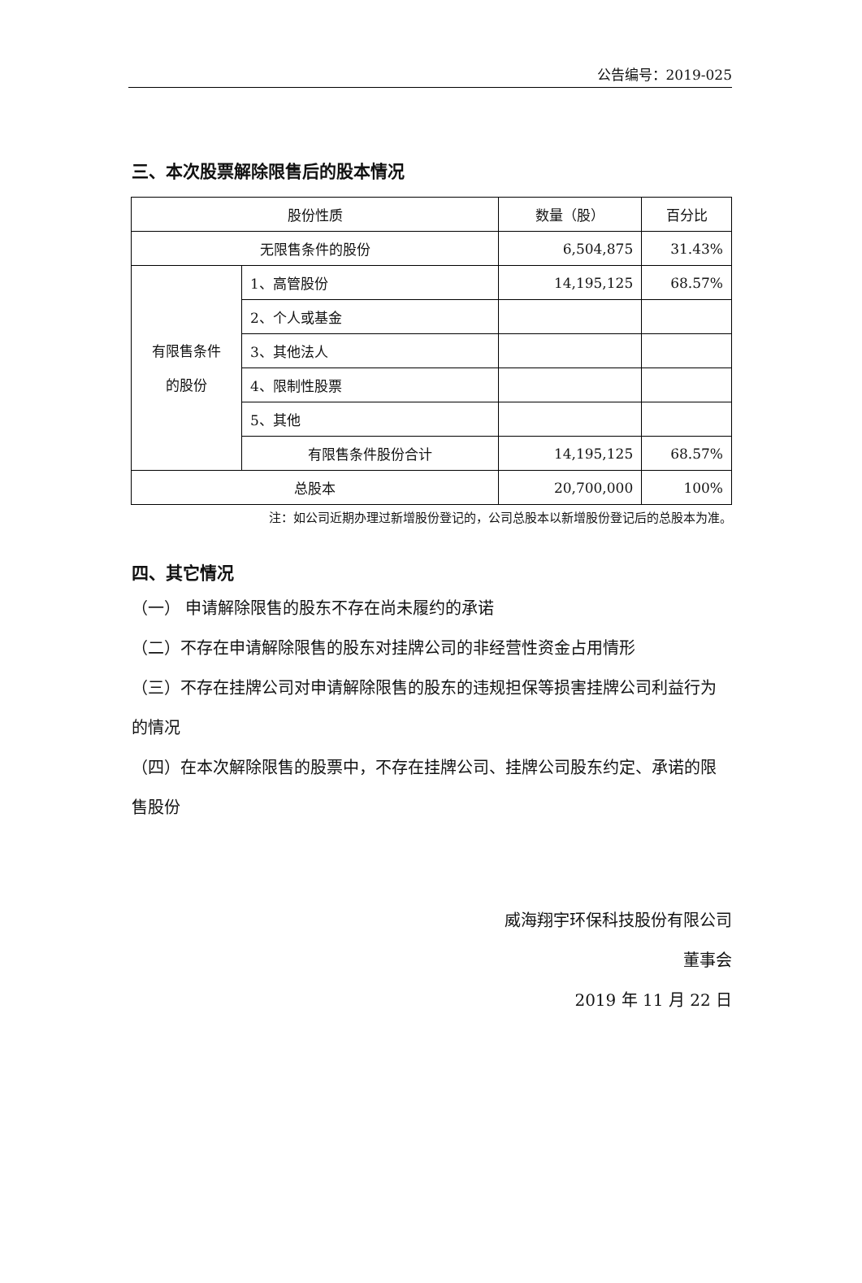公告编号：2019-025
三、本次股票解除限售后的股本情况
| 股份性质 | | 数量（股） | 百分比 |
| 无限售条件的股份 | | 6,504,875 | 31.43% |
| 有限售条件 的股份 | 1、高管股份 | 14,195,125 | 68.57% |
| | 2、个人或基金 | | |
| | 3、其他法人 | | |
| | 4、限制性股票 | | |
| | 5、其他 | | |
| | 有限售条件股份合计 | 14,195,125 | 68.57% |
| 总股本 | | 20,700,000 | 100% |
注：如公司近期办理过新增股份登记的，公司总股本以新增股份登记后的总股本为准。
四、其它情况
（一） 申请解除限售的股东不存在尚未履约的承诺
（二）不存在申请解除限售的股东对挂牌公司的非经营性资金占用情形
（三）不存在挂牌公司对申请解除限售的股东的违规担保等损害挂牌公司利益行为的情况
（四）在本次解除限售的股票中，不存在挂牌公司、挂牌公司股东约定、承诺的限售股份
威海翔宇环保科技股份有限公司
董事会
2019 年 11 月 22 日